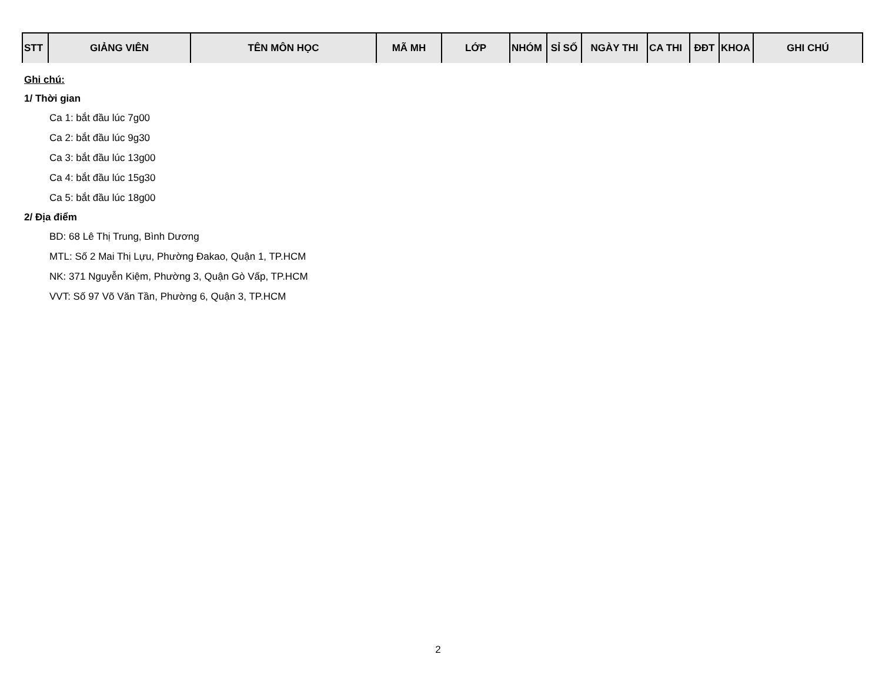| STT | GIẢNG VIÊN | TÊN MÔN HỌC | MÃ MH | LỚP | NHÓM | SỈ SỐ | NGÀY THI | CA THI | ĐĐT | KHOA | GHI CHÚ |
| --- | --- | --- | --- | --- | --- | --- | --- | --- | --- | --- | --- |
Ghi chú:
1/ Thời gian
Ca 1: bắt đầu lúc 7g00
Ca 2: bắt đầu lúc 9g30
Ca 3: bắt đầu lúc 13g00
Ca 4: bắt đầu lúc 15g30
Ca 5: bắt đầu lúc 18g00
2/ Địa điểm
BD: 68 Lê Thị Trung, Bình Dương
MTL: Số 2 Mai Thị Lựu, Phường Đakao, Quận 1, TP.HCM
NK: 371 Nguyễn Kiệm, Phường 3, Quận Gò Vấp, TP.HCM
VVT: Số 97 Võ Văn Tần, Phường 6, Quận 3, TP.HCM
2